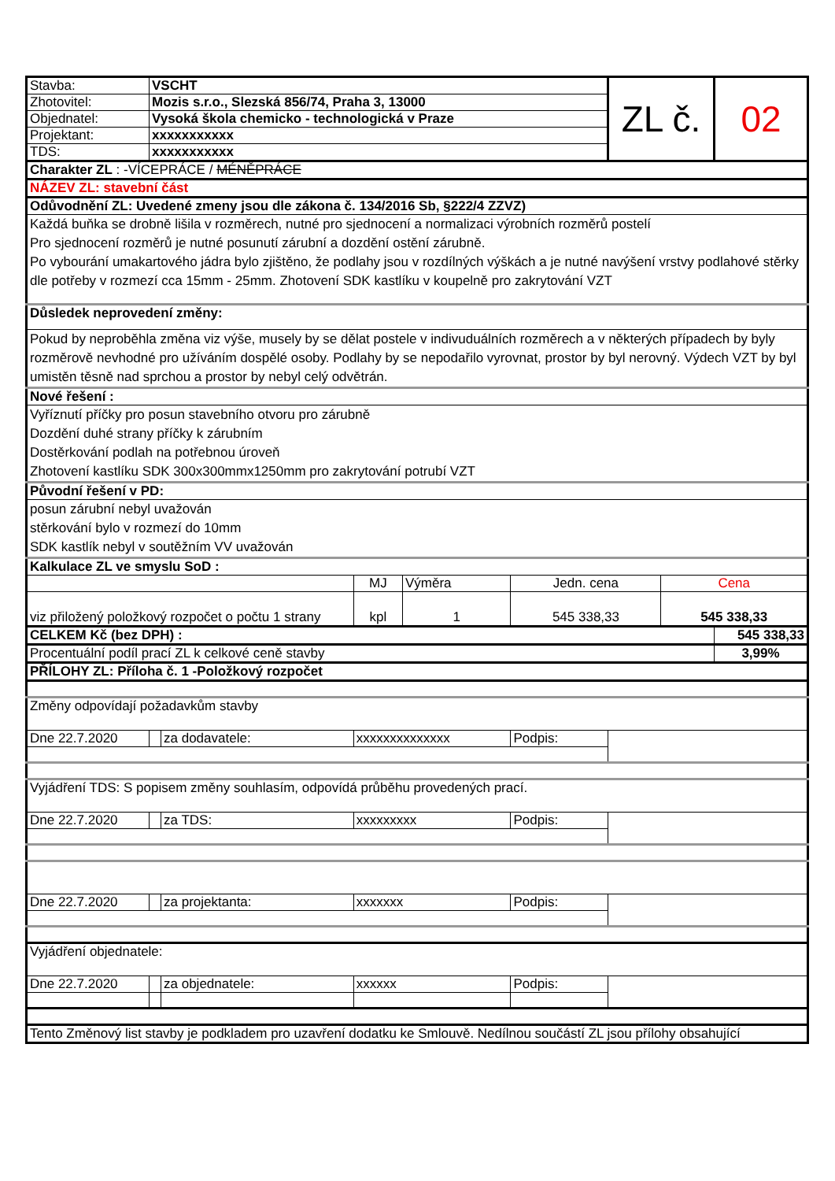| Stavba: | VSCHT | | | | | ZL č. | | 02 |
| Zhotovitel: | Mozis s.r.o., Slezská 856/74, Praha 3, 13000 | | | | | | | |
| Objednatel: | Vysoká škola chemicko - technologická v Praze | | | | | | | |
| Projektant: | xxxxxxxxxxx | | | | | | | |
| TDS: | xxxxxxxxxxx | | | | | | | |
| Charakter ZL : -VÍCEPRÁCE / MÉNĚPRÁCE | | | | | | | | |
| NÁZEV ZL: stavební část | | | | | | | | |
| Odůvodnění ZL: Uvedené zmeny jsou dle zákona č. 134/2016 Sb, §222/4 ZZVZ) | | | | | | | | |
| Každá buňka se drobně lišila v rozměrech, nutné pro sjednocení a normalizaci výrobních rozměrů postelí Pro sjednocení rozměrů je nutné posunutí zárubní a dozdění ostění zárubně. Po vybourání umakartového jádra bylo zjištěno, že podlahy jsou v rozdílných výškách a je nutné navýšení vrstvy podlahové stěrky dle potřeby v rozmezí cca 15mm - 25mm. Zhotovení SDK kastlíku v koupelně pro zakrytování VZT | | | | | | | | |
| Důsledek neprovedení změny: | | | | | | | | |
| Pokud by neproběhla změna viz výše, musely by se dělat postele v indivuduálních rozměrech a v některých případech by byly rozměrově nevhodné pro užíváním dospělé osoby. Podlahy by se nepodařilo vyrovnat, prostor by byl nerovný. Výdech VZT by byl umistěn těsně nad sprchou a prostor by nebyl celý odvětrán. | | | | | | | | |
| Nové řešení : | | | | | | | | |
| Vyříznutí příčky pro posun stavebního otvoru pro zárubně Dozdění duhé strany příčky k zárubním Dostěrkování podlah na potřebnou úroveň Zhotovení kastlíku SDK 300x300mmx1250mm pro zakrytování potrubí VZT | | | | | | | | |
| Původní řešení v PD: | | | | | | | | |
| posun zárubní nebyl uvažován stěrkování bylo v rozmezí do 10mm SDK kastlík nebyl v soutěžním VV uvažován | | | | | | | | |
| Kalkulace ZL ve smyslu SoD : | | | | | | | | |
| | | | MJ | Výměra | Jedn. cena | | Cena | |
| viz přiložený položkový rozpočet o počtu 1 strany | | | kpl | 1 | 545 338,33 | | 545 338,33 | |
| CELKEM Kč (bez DPH) : | | | | | | | | 545 338,33 |
| Procentuální podíl prací ZL k celkové ceně stavby | | | | | | | | 3,99% |
| PŘÍLOHY ZL: Příloha č. 1 -Položkový rozpočet | | | | | | | | |
| Změny odpovídají požadavkům stavby | | | | | | | | |
| Dne 22.7.2020 | | za dodavatele: | xxxxxxxxxxxxxx | | Podpis: | | | |
| Vyjádření TDS: S popisem změny souhlasím, odpovídá průběhu provedených prací. | | | | | | | | |
| Dne 22.7.2020 | | za TDS: | xxxxxxxxx | | Podpis: | | | |
| Dne 22.7.2020 | | za projektanta: | xxxxxxx | | Podpis: | | | |
| Vyjádření objednatele: | | | | | | | | |
| Dne 22.7.2020 | | za objednatele: | xxxxxx | | Podpis: | | | |
| Tento Změnový list stavby je podkladem pro uzavření dodatku ke Smlouvě. Nedílnou součástí ZL jsou přílohy obsahující | | | | | | | | |